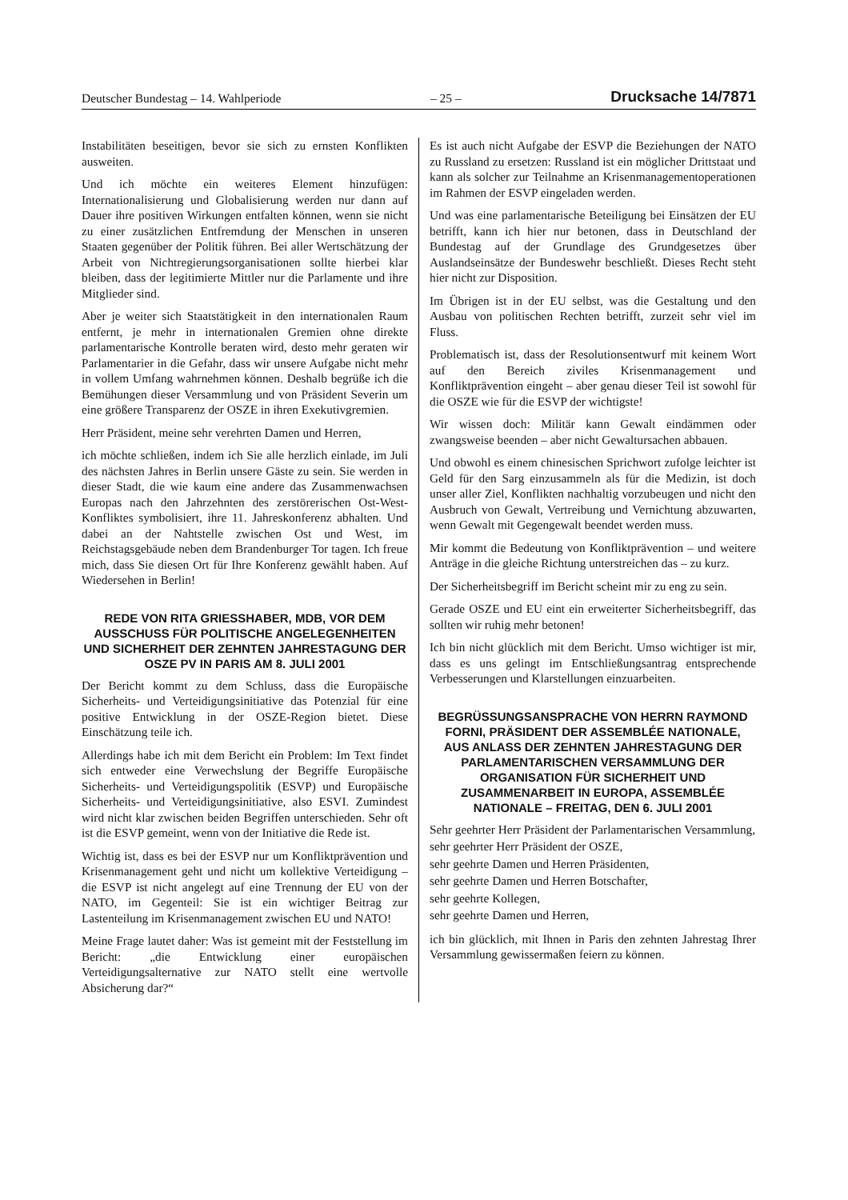Deutscher Bundestag – 14. Wahlperiode – 25 – Drucksache 14/7871
Instabilitäten beseitigen, bevor sie sich zu ernsten Konflikten ausweiten.
Und ich möchte ein weiteres Element hinzufügen: Internationalisierung und Globalisierung werden nur dann auf Dauer ihre positiven Wirkungen entfalten können, wenn sie nicht zu einer zusätzlichen Entfremdung der Menschen in unseren Staaten gegenüber der Politik führen. Bei aller Wertschätzung der Arbeit von Nichtregierungsorganisationen sollte hierbei klar bleiben, dass der legitimierte Mittler nur die Parlamente und ihre Mitglieder sind.
Aber je weiter sich Staatstätigkeit in den internationalen Raum entfernt, je mehr in internationalen Gremien ohne direkte parlamentarische Kontrolle beraten wird, desto mehr geraten wir Parlamentarier in die Gefahr, dass wir unsere Aufgabe nicht mehr in vollem Umfang wahrnehmen können. Deshalb begrüße ich die Bemühungen dieser Versammlung und von Präsident Severin um eine größere Transparenz der OSZE in ihren Exekutivgremien.
Herr Präsident, meine sehr verehrten Damen und Herren,
ich möchte schließen, indem ich Sie alle herzlich einlade, im Juli des nächsten Jahres in Berlin unsere Gäste zu sein. Sie werden in dieser Stadt, die wie kaum eine andere das Zusammenwachsen Europas nach den Jahrzehnten des zerstörerischen Ost-West-Konfliktes symbolisiert, ihre 11. Jahreskonferenz abhalten. Und dabei an der Nahtstelle zwischen Ost und West, im Reichstagsgebäude neben dem Brandenburger Tor tagen. Ich freue mich, dass Sie diesen Ort für Ihre Konferenz gewählt haben. Auf Wiedersehen in Berlin!
REDE VON RITA GRIESSHABER, MDB, VOR DEM AUSSCHUSS FÜR POLITISCHE ANGELEGENHEITEN UND SICHERHEIT DER ZEHNTEN JAHRESTAGUNG DER OSZE PV IN PARIS AM 8. JULI 2001
Der Bericht kommt zu dem Schluss, dass die Europäische Sicherheits- und Verteidigungsinitiative das Potenzial für eine positive Entwicklung in der OSZE-Region bietet. Diese Einschätzung teile ich.
Allerdings habe ich mit dem Bericht ein Problem: Im Text findet sich entweder eine Verwechslung der Begriffe Europäische Sicherheits- und Verteidigungspolitik (ESVP) und Europäische Sicherheits- und Verteidigungsinitiative, also ESVI. Zumindest wird nicht klar zwischen beiden Begriffen unterschieden. Sehr oft ist die ESVP gemeint, wenn von der Initiative die Rede ist.
Wichtig ist, dass es bei der ESVP nur um Konfliktprävention und Krisenmanagement geht und nicht um kollektive Verteidigung – die ESVP ist nicht angelegt auf eine Trennung der EU von der NATO, im Gegenteil: Sie ist ein wichtiger Beitrag zur Lastenteilung im Krisenmanagement zwischen EU und NATO!
Meine Frage lautet daher: Was ist gemeint mit der Feststellung im Bericht: „die Entwicklung einer europäischen Verteidigungsalternative zur NATO stellt eine wertvolle Absicherung dar?“
Es ist auch nicht Aufgabe der ESVP die Beziehungen der NATO zu Russland zu ersetzen: Russland ist ein möglicher Drittstaat und kann als solcher zur Teilnahme an Krisenmanagementoperationen im Rahmen der ESVP eingeladen werden.
Und was eine parlamentarische Beteiligung bei Einsätzen der EU betrifft, kann ich hier nur betonen, dass in Deutschland der Bundestag auf der Grundlage des Grundgesetzes über Auslandseinsätze der Bundeswehr beschließt. Dieses Recht steht hier nicht zur Disposition.
Im Übrigen ist in der EU selbst, was die Gestaltung und den Ausbau von politischen Rechten betrifft, zurzeit sehr viel im Fluss.
Problematisch ist, dass der Resolutionsentwurf mit keinem Wort auf den Bereich ziviles Krisenmanagement und Konfliktprävention eingeht – aber genau dieser Teil ist sowohl für die OSZE wie für die ESVP der wichtigste!
Wir wissen doch: Militär kann Gewalt eindämmen oder zwangsweise beenden – aber nicht Gewaltursachen abbauen.
Und obwohl es einem chinesischen Sprichwort zufolge leichter ist Geld für den Sarg einzusammeln als für die Medizin, ist doch unser aller Ziel, Konflikten nachhaltig vorzubeugen und nicht den Ausbruch von Gewalt, Vertreibung und Vernichtung abzuwarten, wenn Gewalt mit Gegengewalt beendet werden muss.
Mir kommt die Bedeutung von Konfliktprävention – und weitere Anträge in die gleiche Richtung unterstreichen das – zu kurz.
Der Sicherheitsbegriff im Bericht scheint mir zu eng zu sein.
Gerade OSZE und EU eint ein erweiterter Sicherheitsbegriff, das sollten wir ruhig mehr betonen!
Ich bin nicht glücklich mit dem Bericht. Umso wichtiger ist mir, dass es uns gelingt im Entschließungsantrag entsprechende Verbesserungen und Klarstellungen einzuarbeiten.
BEGRÜSSUNGSANSPRACHE VON HERRN RAYMOND FORNI, PRÄSIDENT DER ASSEMBLÉE NATIONALE,
AUS ANLASS DER ZEHNTEN JAHRESTAGUNG DER PARLAMENTARISCHEN VERSAMMLUNG DER ORGANISATION FÜR SICHERHEIT UND ZUSAMMENARBEIT IN EUROPA, ASSEMBLÉE NATIONALE – FREITAG, DEN 6. JULI 2001
Sehr geehrter Herr Präsident der Parlamentarischen Versammlung,
sehr geehrter Herr Präsident der OSZE,
sehr geehrte Damen und Herren Präsidenten,
sehr geehrte Damen und Herren Botschafter,
sehr geehrte Kollegen,
sehr geehrte Damen und Herren,
ich bin glücklich, mit Ihnen in Paris den zehnten Jahrestag Ihrer Versammlung gewissermaßen feiern zu können.